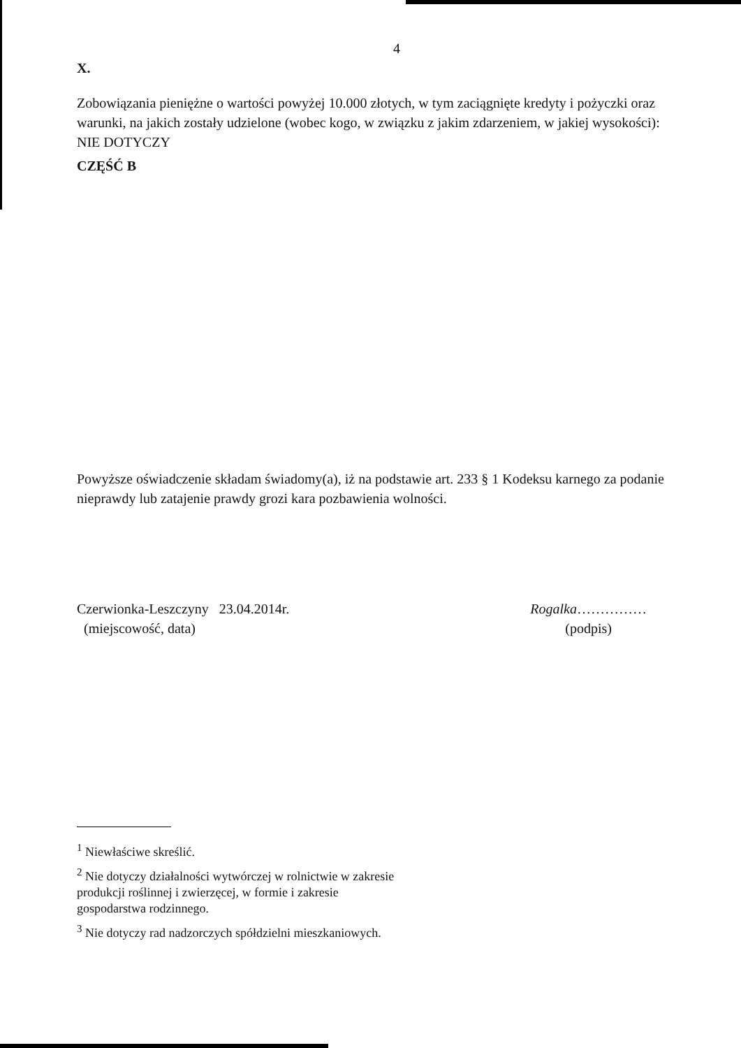4
X.
Zobowiązania pieniężne o wartości powyżej 10.000 złotych, w tym zaciągnięte kredyty i pożyczki oraz warunki, na jakich zostały udzielone (wobec kogo, w związku z jakim zdarzeniem, w jakiej wysokości): NIE DOTYCZY
CZĘŚĆ B
Powyższe oświadczenie składam świadomy(a), iż na podstawie art. 233 § 1 Kodeksu karnego za podanie nieprawdy lub zatajenie prawdy grozi kara pozbawienia wolności.
Czerwionka-Leszczyny 23.04.2014r.
(miejscowość, data)
Rogalka……………
(podpis)
<sup>1</sup> Niewłaściwe skreślić.
<sup>2</sup> Nie dotyczy działalności wytwórczej w rolnictwie w zakresie
produkcji roślinnej i zwierzęcej, w formie i zakresie
gospodarstwa rodzinnego.
<sup>3</sup> Nie dotyczy rad nadzorczych spółdzielni mieszkaniowych.